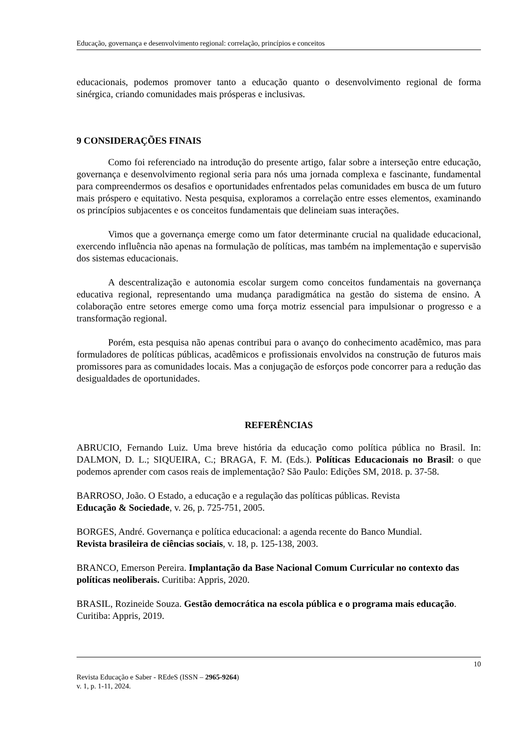Educação, governança e desenvolvimento regional: correlação, princípios e conceitos
educacionais, podemos promover tanto a educação quanto o desenvolvimento regional de forma sinérgica, criando comunidades mais prósperas e inclusivas.
9 CONSIDERAÇÕES FINAIS
Como foi referenciado na introdução do presente artigo, falar sobre a interseção entre educação, governança e desenvolvimento regional seria para nós uma jornada complexa e fascinante, fundamental para compreendermos os desafios e oportunidades enfrentados pelas comunidades em busca de um futuro mais próspero e equitativo. Nesta pesquisa, exploramos a correlação entre esses elementos, examinando os princípios subjacentes e os conceitos fundamentais que delineiam suas interações.
Vimos que a governança emerge como um fator determinante crucial na qualidade educacional, exercendo influência não apenas na formulação de políticas, mas também na implementação e supervisão dos sistemas educacionais.
A descentralização e autonomia escolar surgem como conceitos fundamentais na governança educativa regional, representando uma mudança paradigmática na gestão do sistema de ensino. A colaboração entre setores emerge como uma força motriz essencial para impulsionar o progresso e a transformação regional.
Porém, esta pesquisa não apenas contribui para o avanço do conhecimento acadêmico, mas para formuladores de políticas públicas, acadêmicos e profissionais envolvidos na construção de futuros mais promissores para as comunidades locais. Mas a conjugação de esforços pode concorrer para a redução das desigualdades de oportunidades.
REFERÊNCIAS
ABRUCIO, Fernando Luiz. Uma breve história da educação como política pública no Brasil. In: DALMON, D. L.; SIQUEIRA, C.; BRAGA, F. M. (Eds.). Políticas Educacionais no Brasil: o que podemos aprender com casos reais de implementação? São Paulo: Edições SM, 2018. p. 37-58.
BARROSO, João. O Estado, a educação e a regulação das políticas públicas. Revista
Educação & Sociedade, v. 26, p. 725-751, 2005.
BORGES, André. Governança e política educacional: a agenda recente do Banco Mundial.
Revista brasileira de ciências sociais, v. 18, p. 125-138, 2003.
BRANCO, Emerson Pereira. Implantação da Base Nacional Comum Curricular no contexto das políticas neoliberais. Curitiba: Appris, 2020.
BRASIL, Rozineide Souza. Gestão democrática na escola pública e o programa mais educação. Curitiba: Appris, 2019.
10
Revista Educação e Saber - REdeS (ISSN – 2965-9264)
v. 1, p. 1-11, 2024.